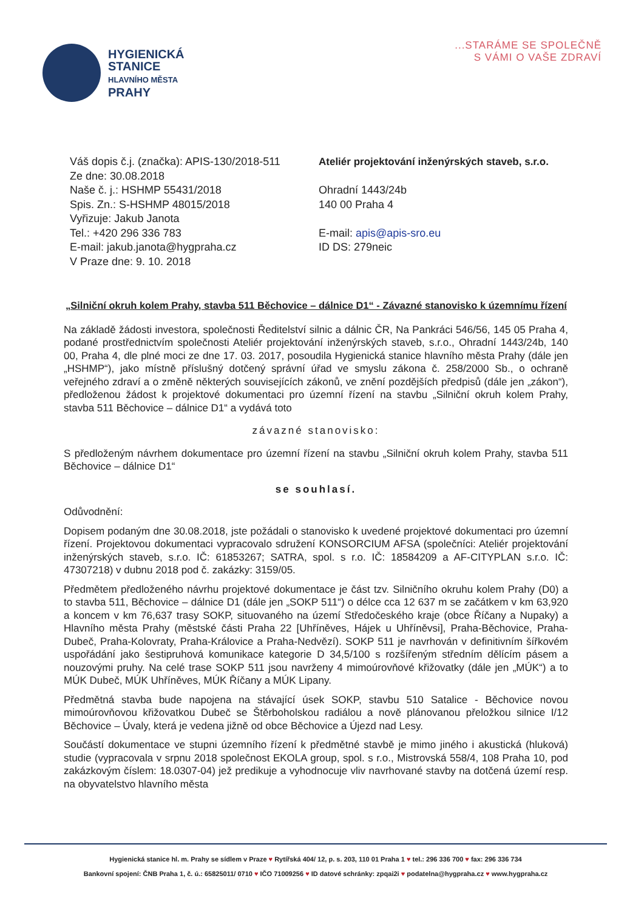HYGIENICKÁ
STANICE
HLAVNÍHO MĚSTA
PRAHY
...STARÁME SE SPOLEČNĚ
S VÁMI O VAŠE ZDRAVÍ
Váš dopis č.j. (značka): APIS-130/2018-511
Ze dne: 30.08.2018
Naše č. j.: HSHMP 55431/2018
Spis. Zn.: S-HSHMP 48015/2018
Vyřizuje: Jakub Janota
Tel.: +420 296 336 783
E-mail: jakub.janota@hygpraha.cz
V Praze dne: 9. 10. 2018
Ateliér projektování inženýrských staveb, s.r.o.
Ohradní 1443/24b
140 00 Praha 4
E-mail: apis@apis-sro.eu
ID DS: 279neic
„Silniční okruh kolem Prahy, stavba 511 Běchovice – dálnice D1“ - Závazné stanovisko k územnímu řízení
Na základě žádosti investora, společnosti Ředitelství silnic a dálnic ČR, Na Pankráci 546/56, 145 05 Praha 4, podané prostřednictvím společnosti Ateliér projektování inženýrských staveb, s.r.o., Ohradní 1443/24b, 140 00, Praha 4, dle plné moci ze dne 17. 03. 2017, posoudila Hygienická stanice hlavního města Prahy (dále jen „HSHMP“), jako místně příslušný dotčený správní úřad ve smyslu zákona č. 258/2000 Sb., o ochraně veřejného zdraví a o změně některých souvisejících zákonů, ve znění pozdějších předpisů (dále jen „zákon“), předloženou žádost k projektové dokumentaci pro územní řízení na stavbu „Silniční okruh kolem Prahy, stavba 511 Běchovice – dálnice D1“ a vydává toto
závazné stanovisko:
S předloženým návrhem dokumentace pro územní řízení na stavbu „Silniční okruh kolem Prahy, stavba 511 Běchovice – dálnice D1“
se souhlasí.
Odůvodnění:
Dopisem podaným dne 30.08.2018, jste požádali o stanovisko k uvedené projektové dokumentaci pro územní řízení. Projektovou dokumentaci vypracovalo sdružení KONSORCIUM AFSA (společníci: Ateliér projektování inženýrských staveb, s.r.o. IČ: 61853267; SATRA, spol. s r.o. IČ: 18584209 a AF-CITYPLAN s.r.o. IČ: 47307218) v dubnu 2018 pod č. zakázky: 3159/05.
Předmětem předloženého návrhu projektové dokumentace je část tzv. Silničního okruhu kolem Prahy (D0) a to stavba 511, Běchovice – dálnice D1 (dále jen „SOKP 511“) o délce cca 12 637 m se začátkem v km 63,920 a koncem v km 76,637 trasy SOKP, situovaného na území Středočeského kraje (obce Říčany a Nupaky) a Hlavního města Prahy (městské části Praha 22 [Uhříněves, Hájek u Uhříněvsi], Praha-Běchovice, Praha-Dubeč, Praha-Kolovraty, Praha-Královice a Praha-Nedvězí). SOKP 511 je navrhován v definitivním šířkovém uspořádání jako šestipruhová komunikace kategorie D 34,5/100 s rozšířeným středním dělícím pásem a nouzovými pruhy. Na celé trase SOKP 511 jsou navrženy 4 mimoúrovňové křižovatky (dále jen „MÚK“) a to MÚK Dubeč, MÚK Uhříněves, MÚK Říčany a MÚK Lipany.
Předmětná stavba bude napojena na stávající úsek SOKP, stavbu 510 Satalice - Běchovice novou mimoúrovňovou křižovatkou Dubeč se Štěrboholskou radiálou a nově plánovanou přeložkou silnice I/12 Běchovice – Úvaly, která je vedena jižně od obce Běchovice a Újezd nad Lesy.
Součástí dokumentace ve stupni územního řízení k předmětné stavbě je mimo jiného i akustická (hluková) studie (vypracovala v srpnu 2018 společnost EKOLA group, spol. s r.o., Mistrovská 558/4, 108 Praha 10, pod zakázkovým číslem: 18.0307-04) jež predikuje a vyhodnocuje vliv navrhované stavby na dotčená území resp. na obyvatelstvo hlavního města
Hygienická stanice hl. m. Prahy se sídlem v Praze ♥ Rytířská 404/ 12, p. s. 203, 110 01 Praha 1 ♥ tel.: 296 336 700 ♥ fax: 296 336 734
Bankovní spojení: ČNB Praha 1, č. ú.: 65825011/ 0710 ♥ IČO 71009256 ♥ ID datové schránky: zpqai2i ♥ podatelna@hygpraha.cz ♥ www.hygpraha.cz